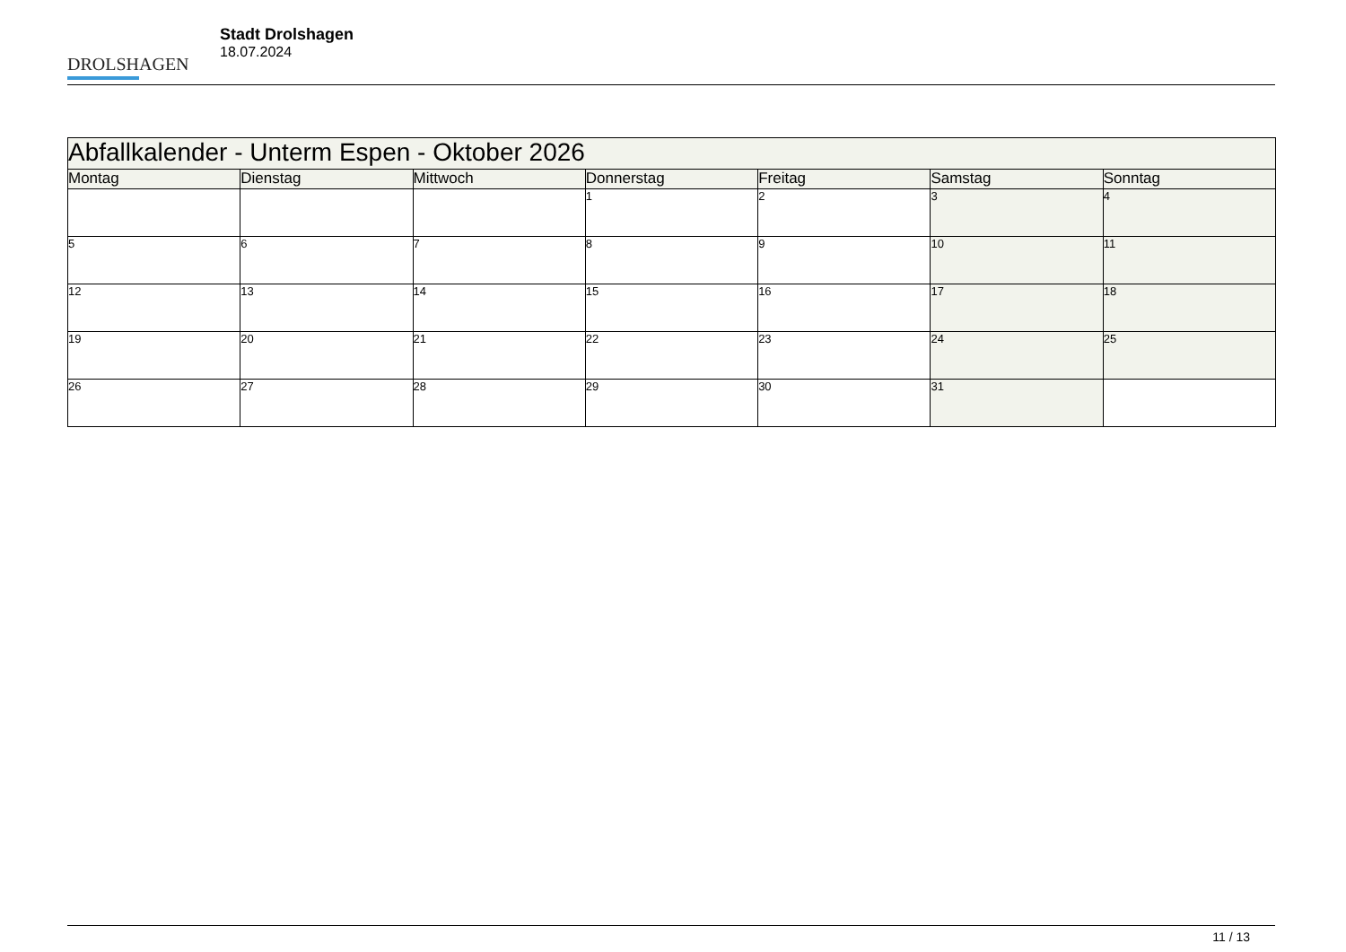DROLSHAGEN
Stadt Drolshagen
18.07.2024
| Abfallkalender - Unterm Espen - Oktober 2026 | | | | | | |
| Montag | Dienstag | Mittwoch | Donnerstag | Freitag | Samstag | Sonntag |
| | | | 1 | 2 | 3 | 4 |
| 5 | 6 | 7 | 8 | 9 | 10 | 11 |
| 12 | 13 | 14 | 15 | 16 | 17 | 18 |
| 19 | 20 | 21 | 22 | 23 | 24 | 25 |
| 26 | 27 | 28 | 29 | 30 | 31 | |
11 / 13